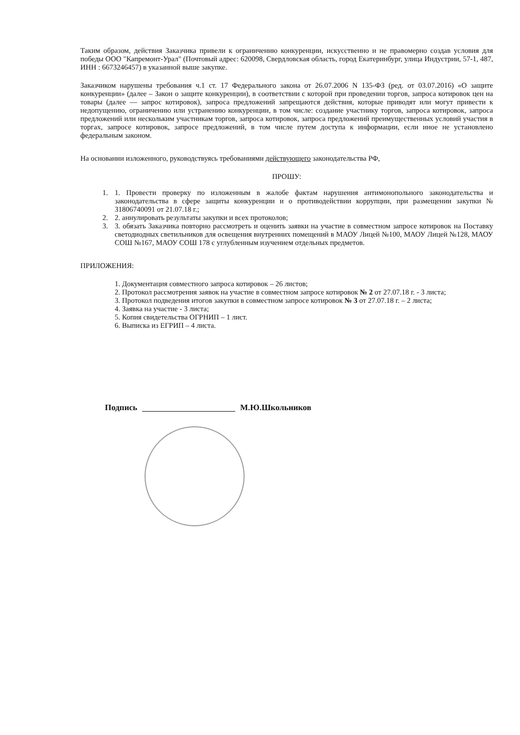Таким образом, действия Заказчика привели к ограничению конкуренции, искусственно и не правомерно создав условия для победы ООО "Капремонт-Урал" (Почтовый адрес: 620098, Свердловская область, город Екатеринбург, улица Индустрии, 57-1, 487, ИНН : 6673246457) в указанной выше закупке.
Заказчиком нарушены требования ч.1 ст. 17 Федерального закона от 26.07.2006 N 135-ФЗ (ред. от 03.07.2016) «О защите конкуренции» (далее – Закон о защите конкуренции), в соответствии с которой при проведении торгов, запроса котировок цен на товары (далее — запрос котировок), запроса предложений запрещаются действия, которые приводят или могут привести к недопущению, ограничению или устранению конкуренции, в том числе: создание участнику торгов, запроса котировок, запроса предложений или нескольким участникам торгов, запроса котировок, запроса предложений преимущественных условий участия в торгах, запросе котировок, запросе предложений, в том числе путем доступа к информации, если иное не установлено федеральным законом.
На основании изложенного, руководствуясь требованиями действующего законодательства РФ,
ПРОШУ:
1. 1. Провести проверку по изложенным в жалобе фактам нарушения антимонопольного законодательства и законодательства в сфере защиты конкуренции и о противодействии коррупции, при размещении закупки № 31806740091 от 21.07.18 г.;
2. 2. аннулировать результаты закупки и всех протоколов;
3. 3. обязать Заказчика повторно рассмотреть и оценить заявки на участие в совместном запросе котировок на Поставку светодиодных светильников для освещения внутренних помещений в МАОУ Лицей №100, МАОУ Лицей №128, МАОУ СОШ №167, МАОУ СОШ 178 с углубленным изучением отдельных предметов.
ПРИЛОЖЕНИЯ:
1. Документация совместного запроса котировок – 26 листов;
2. Протокол рассмотрения заявок на участие в совместном запросе котировок № 2 от 27.07.18 г. - 3 листа;
3. Протокол подведения итогов закупки в совместном запросе котировок № 3 от 27.07.18 г. – 2 листа;
4. Заявка на участие - 3 листа;
5. Копия свидетельства ОГРНИП – 1 лист.
6. Выписка из ЕГРИП – 4 листа.
Подпись М.Ю.Школьников